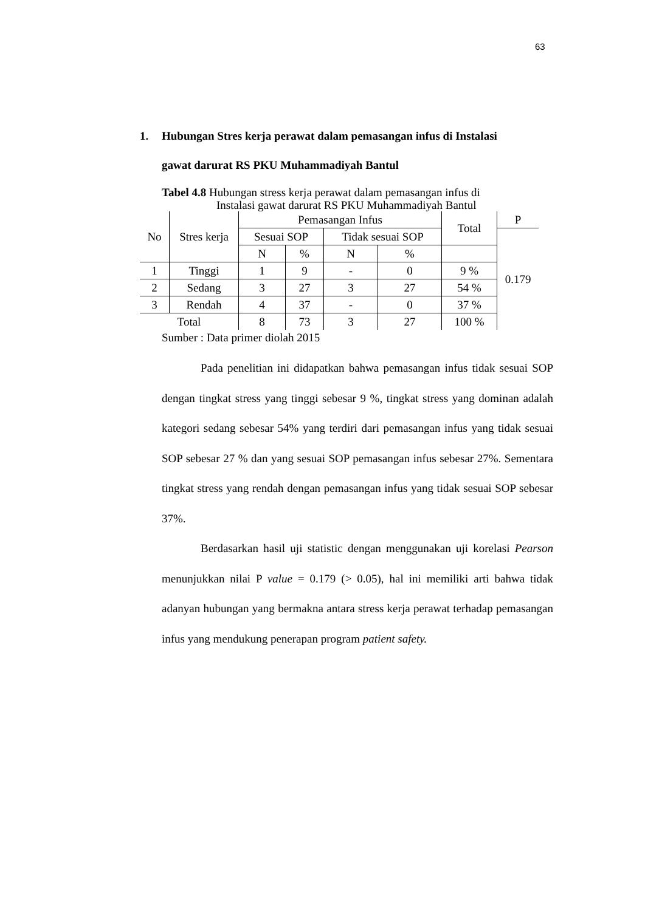63
1. Hubungan Stres kerja perawat dalam pemasangan infus di Instalasi
gawat darurat RS PKU Muhammadiyah Bantul
Tabel 4.8 Hubungan stress kerja perawat dalam pemasangan infus di
Instalasi gawat darurat RS PKU Muhammadiyah Bantul
| No | Stres kerja | Pemasangan Infus | | | | Total | P |
| --- | --- | --- | --- | --- | --- | --- | --- |
| | | Sesuai SOP | | Tidak sesuai SOP | | | 0.179 |
| | | N | % | N | % | | |
| 1 | Tinggi | 1 | 9 | - | 0 | 9 % | |
| 2 | Sedang | 3 | 27 | 3 | 27 | 54 % | |
| 3 | Rendah | 4 | 37 | - | 0 | 37 % | |
| Total | | 8 | 73 | 3 | 27 | 100 % | |
Sumber : Data primer diolah 2015
Pada penelitian ini didapatkan bahwa pemasangan infus tidak sesuai SOP dengan tingkat stress yang tinggi sebesar 9 %, tingkat stress yang dominan adalah kategori sedang sebesar 54% yang terdiri dari pemasangan infus yang tidak sesuai SOP sebesar 27 % dan yang sesuai SOP pemasangan infus sebesar 27%. Sementara tingkat stress yang rendah dengan pemasangan infus yang tidak sesuai SOP sebesar 37%.
Berdasarkan hasil uji statistic dengan menggunakan uji korelasi Pearson menunjukkan nilai P value = 0.179 (> 0.05), hal ini memiliki arti bahwa tidak adanyan hubungan yang bermakna antara stress kerja perawat terhadap pemasangan infus yang mendukung penerapan program patient safety.